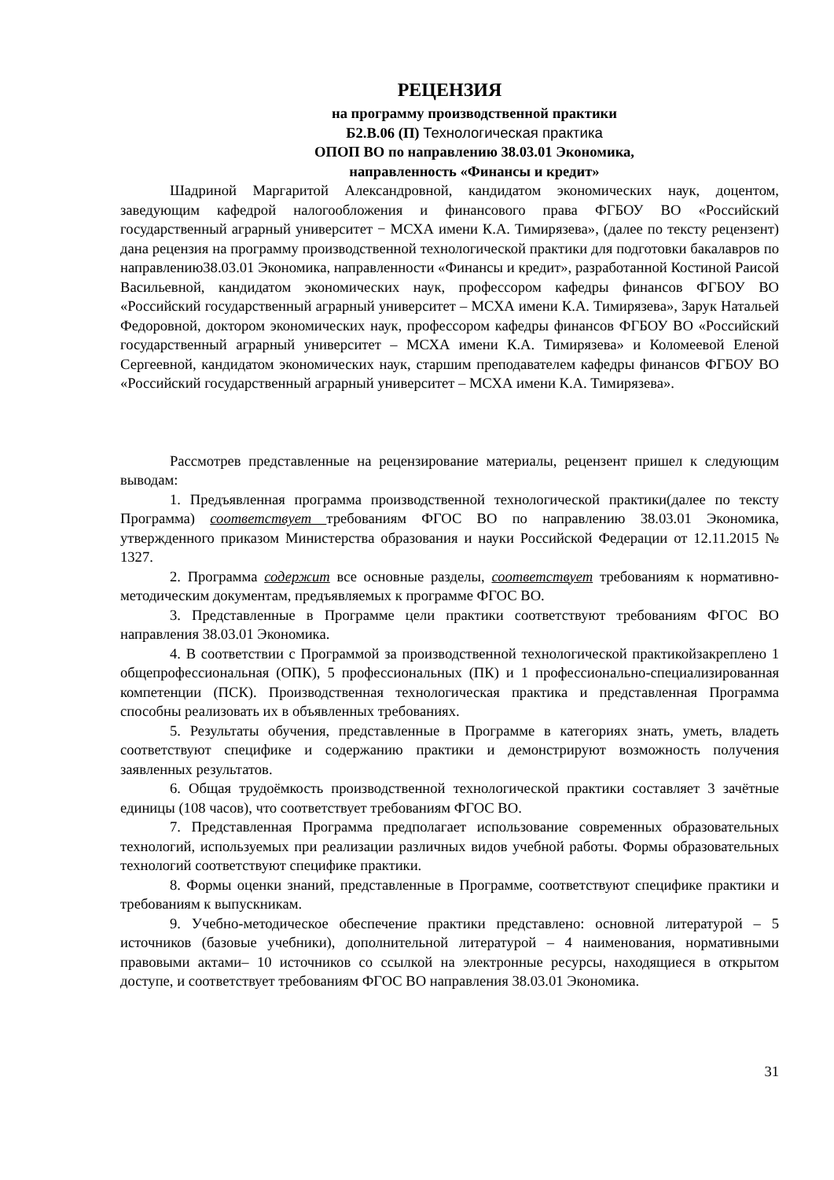РЕЦЕНЗИЯ
на программу производственной практики
Б2.В.06 (П) Технологическая практика
ОПОП ВО по направлению 38.03.01 Экономика,
направленность «Финансы и кредит»
Шадриной Маргаритой Александровной, кандидатом экономических наук, доцентом, заведующим кафедрой налогообложения и финансового права ФГБОУ ВО «Российский государственный аграрный университет − МСХА имени К.А. Тимирязева», (далее по тексту рецензент) дана рецензия на программу производственной технологической практики для подготовки бакалавров по направлению38.03.01 Экономика, направленности «Финансы и кредит», разработанной Костиной Раисой Васильевной, кандидатом экономических наук, профессором кафедры финансов ФГБОУ ВО «Российский государственный аграрный университет – МСХА имени К.А. Тимирязева», Зарук Натальей Федоровной, доктором экономических наук, профессором кафедры финансов ФГБОУ ВО «Российский государственный аграрный университет – МСХА имени К.А. Тимирязева» и Коломеевой Еленой Сергеевной, кандидатом экономических наук, старшим преподавателем кафедры финансов ФГБОУ ВО «Российский государственный аграрный университет – МСХА имени К.А. Тимирязева».
Рассмотрев представленные на рецензирование материалы, рецензент пришел к следующим выводам:
1. Предъявленная программа производственной технологической практики(далее по тексту Программа) соответствует требованиям ФГОС ВО по направлению 38.03.01 Экономика, утвержденного приказом Министерства образования и науки Российской Федерации от 12.11.2015 № 1327.
2. Программа содержит все основные разделы, соответствует требованиям к нормативно-методическим документам, предъявляемых к программе ФГОС ВО.
3. Представленные в Программе цели практики соответствуют требованиям ФГОС ВО направления 38.03.01 Экономика.
4. В соответствии с Программой за производственной технологической практикойзакреплено 1 общепрофессиональная (ОПК), 5 профессиональных (ПК) и 1 профессионально-специализированная компетенции (ПСК). Производственная технологическая практика и представленная Программа способны реализовать их в объявленных требованиях.
5. Результаты обучения, представленные в Программе в категориях знать, уметь, владеть соответствуют специфике и содержанию практики и демонстрируют возможность получения заявленных результатов.
6. Общая трудоёмкость производственной технологической практики составляет 3 зачётные единицы (108 часов), что соответствует требованиям ФГОС ВО.
7. Представленная Программа предполагает использование современных образовательных технологий, используемых при реализации различных видов учебной работы. Формы образовательных технологий соответствуют специфике практики.
8. Формы оценки знаний, представленные в Программе, соответствуют специфике практики и требованиям к выпускникам.
9. Учебно-методическое обеспечение практики представлено: основной литературой – 5 источников (базовые учебники), дополнительной литературой – 4 наименования, нормативными правовыми актами– 10 источников со ссылкой на электронные ресурсы, находящиеся в открытом доступе, и соответствует требованиям ФГОС ВО направления 38.03.01 Экономика.
31